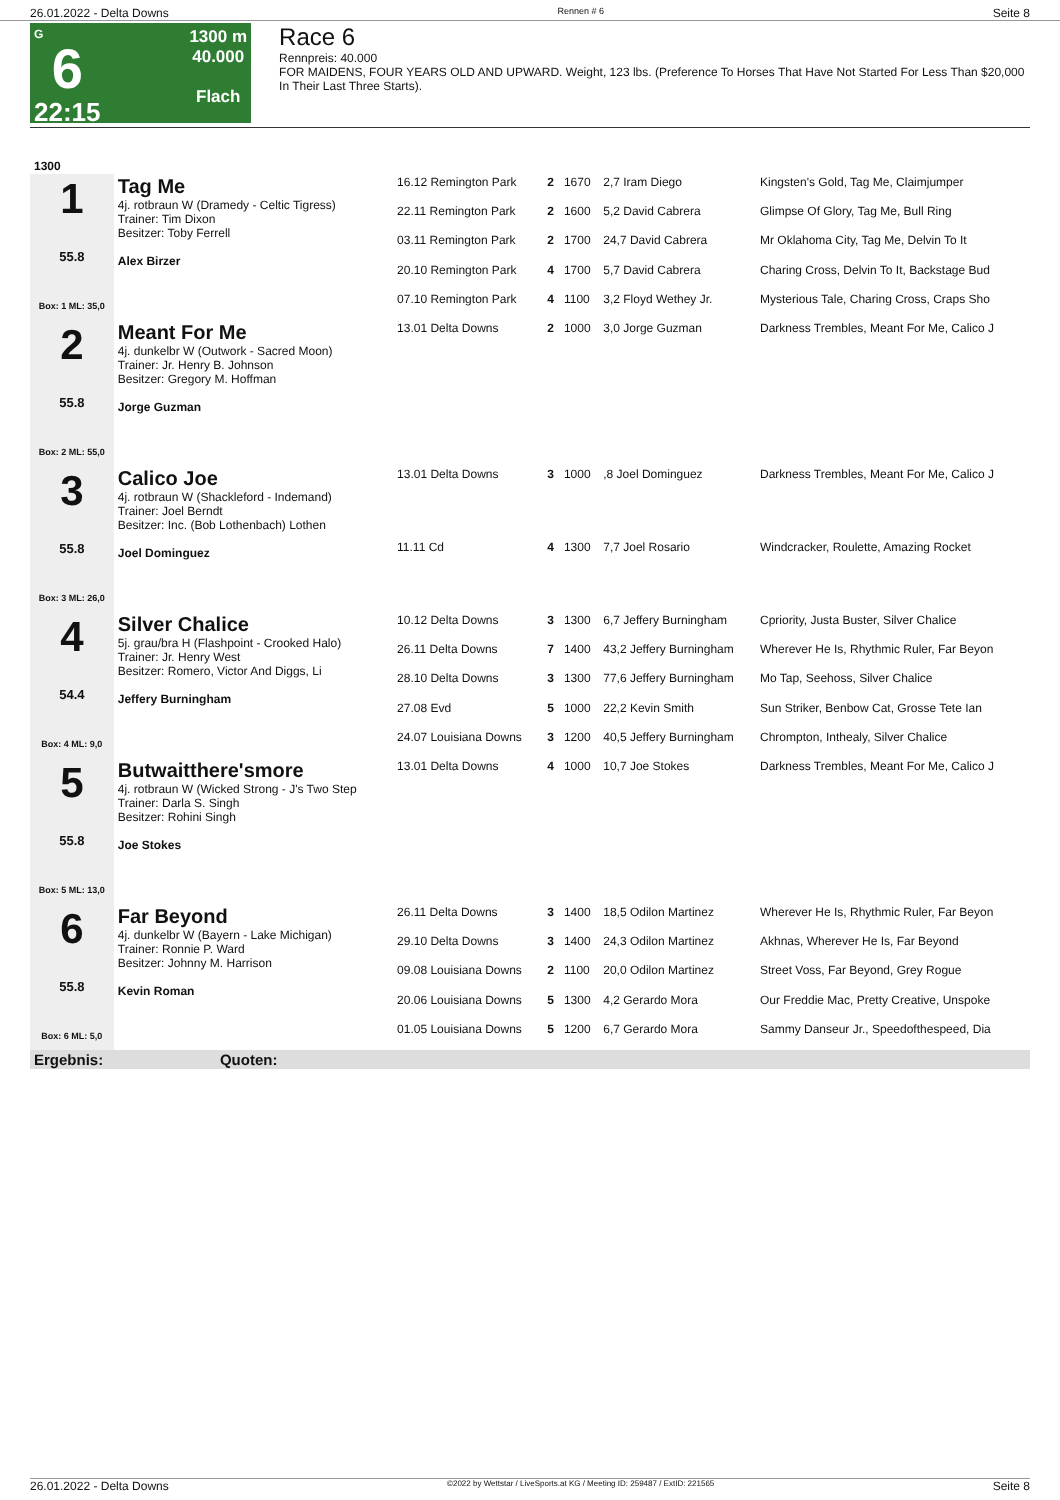26.01.2022 - Delta Downs Rennen # 6 Seite 8
G
6
22:15
1300 m
40.000
Flach
Race 6
Rennpreis: 40.000
FOR MAIDENS, FOUR YEARS OLD AND UPWARD. Weight, 123 lbs. (Preference To Horses That Have Not Started For Less Than $20,000 In Their Last Three Starts).
| 1300 | | | | | | |
| 1 55.8 Box: 1 ML: 35,0 | Tag Me 4j. rotbraun W (Dramedy - Celtic Tigress) Trainer: Tim Dixon Besitzer: Toby Ferrell Alex Birzer | 16.12 Remington Park | 2 | 1670 | 2,7 Iram Diego | Kingsten's Gold, Tag Me, Claimjumper |
| | | 22.11 Remington Park | 2 | 1600 | 5,2 David Cabrera | Glimpse Of Glory, Tag Me, Bull Ring |
| | | 03.11 Remington Park | 2 | 1700 | 24,7 David Cabrera | Mr Oklahoma City, Tag Me, Delvin To It |
| | | 20.10 Remington Park | 4 | 1700 | 5,7 David Cabrera | Charing Cross, Delvin To It, Backstage Bud |
| | | 07.10 Remington Park | 4 | 1100 | 3,2 Floyd Wethey Jr. | Mysterious Tale, Charing Cross, Craps Sho |
| 2 55.8 Box: 2 ML: 55,0 | Meant For Me 4j. dunkelbr W (Outwork - Sacred Moon) Trainer: Jr. Henry B. Johnson Besitzer: Gregory M. Hoffman Jorge Guzman | 13.01 Delta Downs | 2 | 1000 | 3,0 Jorge Guzman | Darkness Trembles, Meant For Me, Calico J |
| 3 55.8 Box: 3 ML: 26,0 | Calico Joe 4j. rotbraun W (Shackleford - Indemand) Trainer: Joel Berndt Besitzer: Inc. (Bob Lothenbach) Lothen Joel Dominguez | 13.01 Delta Downs | 3 | 1000 | ,8 Joel Dominguez | Darkness Trembles, Meant For Me, Calico J |
| | | 11.11 Cd | 4 | 1300 | 7,7 Joel Rosario | Windcracker, Roulette, Amazing Rocket |
| 4 54.4 Box: 4 ML: 9,0 | Silver Chalice 5j. grau/bra H (Flashpoint - Crooked Halo) Trainer: Jr. Henry West Besitzer: Romero, Victor And Diggs, Li Jeffery Burningham | 10.12 Delta Downs | 3 | 1300 | 6,7 Jeffery Burningham | Cpriority, Justa Buster, Silver Chalice |
| | | 26.11 Delta Downs | 7 | 1400 | 43,2 Jeffery Burningham | Wherever He Is, Rhythmic Ruler, Far Beyon |
| | | 28.10 Delta Downs | 3 | 1300 | 77,6 Jeffery Burningham | Mo Tap, Seehoss, Silver Chalice |
| | | 27.08 Evd | 5 | 1000 | 22,2 Kevin Smith | Sun Striker, Benbow Cat, Grosse Tete Ian |
| | | 24.07 Louisiana Downs | 3 | 1200 | 40,5 Jeffery Burningham | Chrompton, Inthealy, Silver Chalice |
| 5 55.8 Box: 5 ML: 13,0 | Butwaitthere'smore 4j. rotbraun W (Wicked Strong - J's Two Step Trainer: Darla S. Singh Besitzer: Rohini Singh Joe Stokes | 13.01 Delta Downs | 4 | 1000 | 10,7 Joe Stokes | Darkness Trembles, Meant For Me, Calico J |
| 6 55.8 Box: 6 ML: 5,0 | Far Beyond 4j. dunkelbr W (Bayern - Lake Michigan) Trainer: Ronnie P. Ward Besitzer: Johnny M. Harrison Kevin Roman | 26.11 Delta Downs | 3 | 1400 | 18,5 Odilon Martinez | Wherever He Is, Rhythmic Ruler, Far Beyon |
| | | 29.10 Delta Downs | 3 | 1400 | 24,3 Odilon Martinez | Akhnas, Wherever He Is, Far Beyond |
| | | 09.08 Louisiana Downs | 2 | 1100 | 20,0 Odilon Martinez | Street Voss, Far Beyond, Grey Rogue |
| | | 20.06 Louisiana Downs | 5 | 1300 | 4,2 Gerardo Mora | Our Freddie Mac, Pretty Creative, Unspoke |
| | | 01.05 Louisiana Downs | 5 | 1200 | 6,7 Gerardo Mora | Sammy Danseur Jr., Speedofthespeed, Dia |
| Ergebnis: Quoten: | | | | | | |
26.01.2022 - Delta Downs ©2022 by Wettstar / LiveSports.at KG / Meeting ID: 259487 / ExtID: 221565 Seite 8